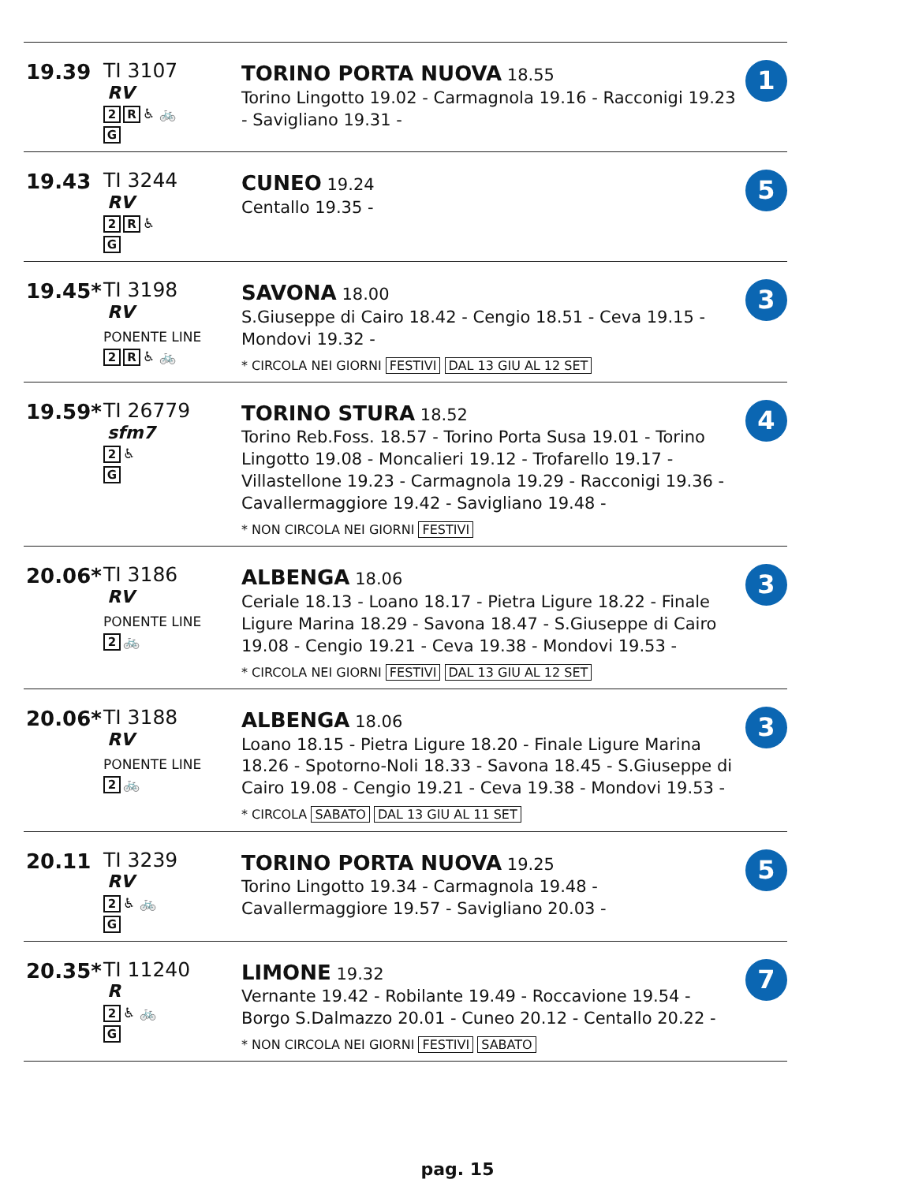| 19.39 | TI 3107 RV 2 R ♿ 🚲 G | TORINO PORTA NUOVA 18.55 Torino Lingotto 19.02 - Carmagnola 19.16 - Racconigi 19.23 - Savigliano 19.31 - | 1 |
| 19.43 | TI 3244 RV 2 R ♿ G | CUNEO 19.24 Centallo 19.35 - | 5 |
| 19.45* | TI 3198 RV PONENTE LINE 2 R ♿ 🚲 | SAVONA 18.00 S.Giuseppe di Cairo 18.42 - Cengio 18.51 - Ceva 19.15 - Mondovi 19.32 - * CIRCOLA NEI GIORNI FESTIVI DAL 13 GIU AL 12 SET | 3 |
| 19.59* | TI 26779 sfm7 2 ♿ G | TORINO STURA 18.52 Torino Reb.Foss. 18.57 - Torino Porta Susa 19.01 - Torino Lingotto 19.08 - Moncalieri 19.12 - Trofarello 19.17 - Villastellone 19.23 - Carmagnola 19.29 - Racconigi 19.36 - Cavallermaggiore 19.42 - Savigliano 19.48 - * NON CIRCOLA NEI GIORNI FESTIVI | 4 |
| 20.06* | TI 3186 RV PONENTE LINE 2 🚲 | ALBENGA 18.06 Ceriale 18.13 - Loano 18.17 - Pietra Ligure 18.22 - Finale Ligure Marina 18.29 - Savona 18.47 - S.Giuseppe di Cairo 19.08 - Cengio 19.21 - Ceva 19.38 - Mondovi 19.53 - * CIRCOLA NEI GIORNI FESTIVI DAL 13 GIU AL 12 SET | 3 |
| 20.06* | TI 3188 RV PONENTE LINE 2 🚲 | ALBENGA 18.06 Loano 18.15 - Pietra Ligure 18.20 - Finale Ligure Marina 18.26 - Spotorno-Noli 18.33 - Savona 18.45 - S.Giuseppe di Cairo 19.08 - Cengio 19.21 - Ceva 19.38 - Mondovi 19.53 - * CIRCOLA SABATO DAL 13 GIU AL 11 SET | 3 |
| 20.11 | TI 3239 RV 2 ♿ 🚲 G | TORINO PORTA NUOVA 19.25 Torino Lingotto 19.34 - Carmagnola 19.48 - Cavallermaggiore 19.57 - Savigliano 20.03 - | 5 |
| 20.35* | TI 11240 R 2 ♿ 🚲 G | LIMONE 19.32 Vernante 19.42 - Robilante 19.49 - Roccavione 19.54 - Borgo S.Dalmazzo 20.01 - Cuneo 20.12 - Centallo 20.22 - * NON CIRCOLA NEI GIORNI FESTIVI SABATO | 7 |
pag. 15